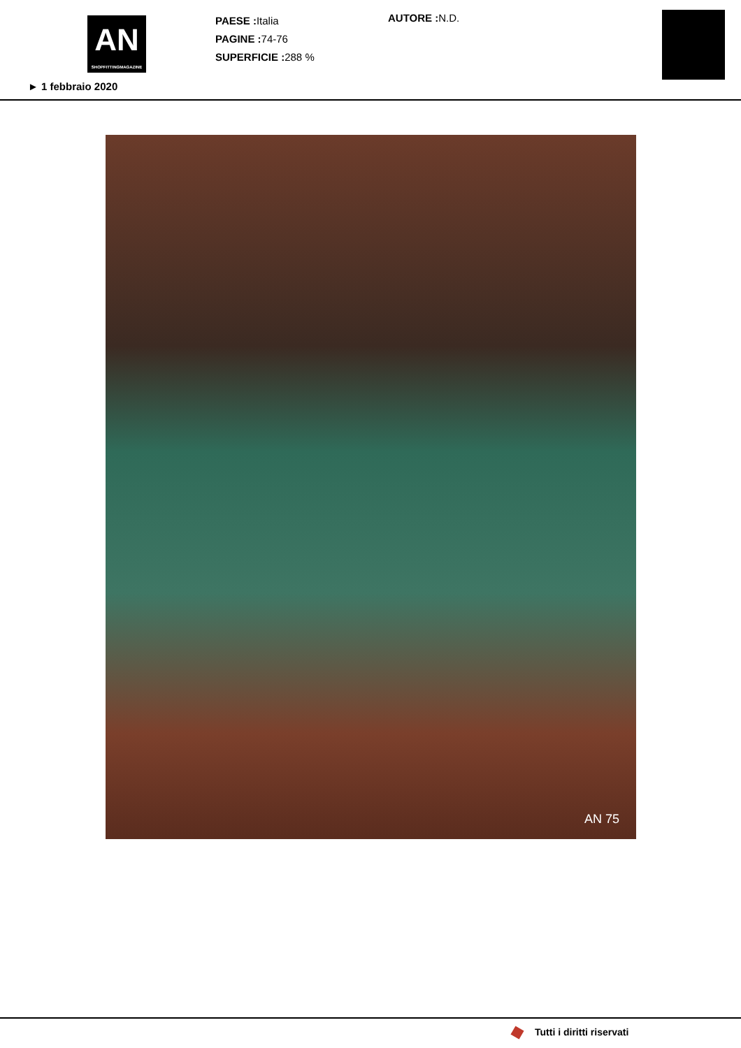AN
SHOPFITTINGMAGAZINE
► 1 febbraio 2020
PAESE : Italia
PAGINE : 74-76
SUPERFICIE : 288 %
AUTORE : N.D.
AN 75
Tutti i diritti riservati